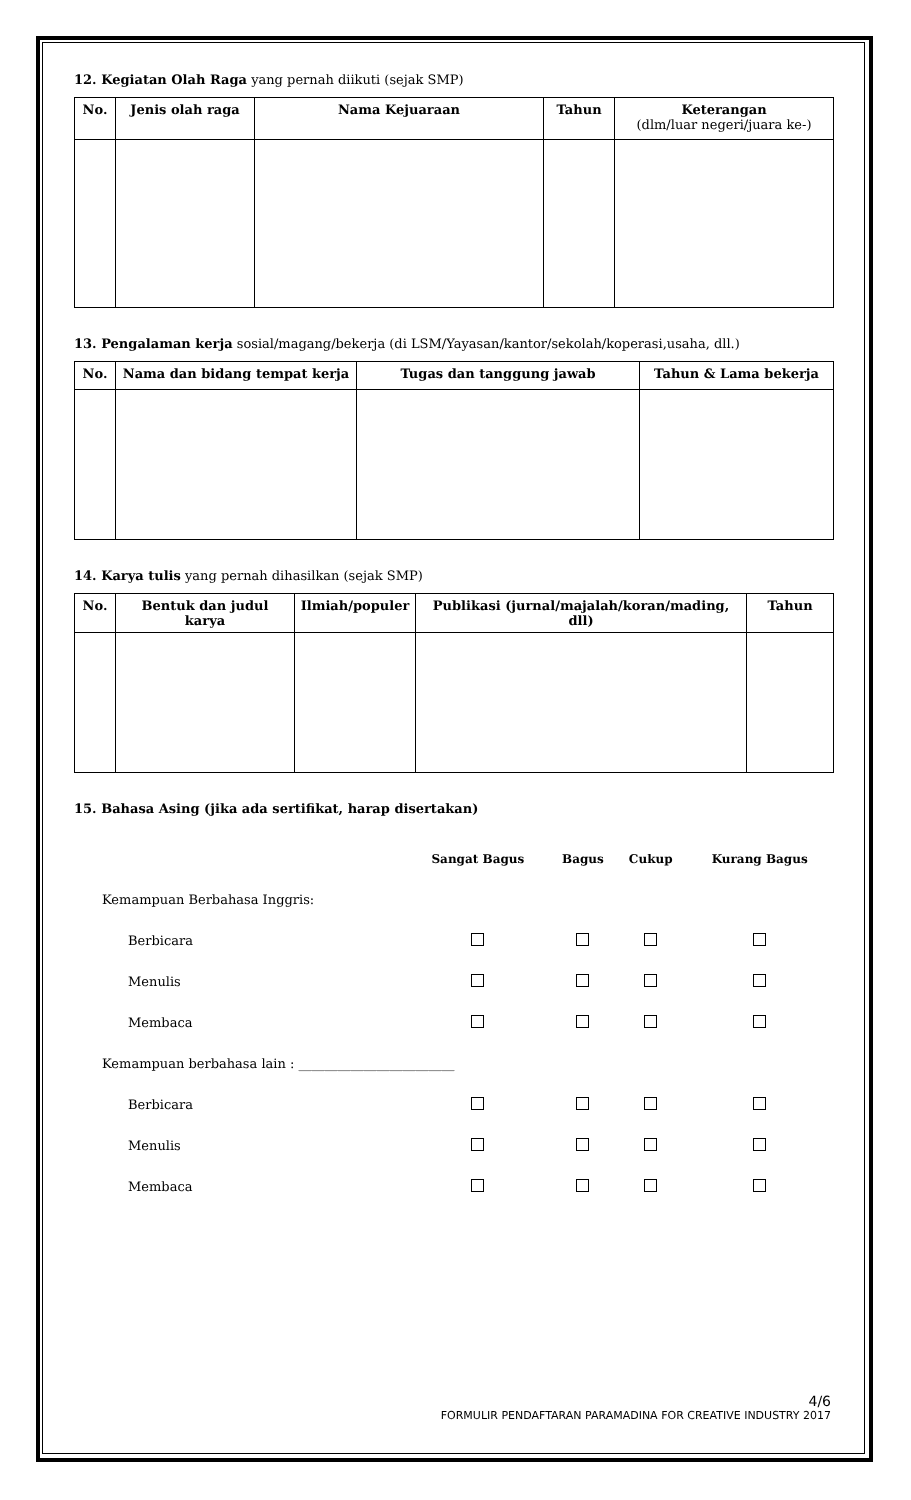12. Kegiatan Olah Raga yang pernah diikuti (sejak SMP)
| No. | Jenis olah raga | Nama Kejuaraan | Tahun | Keterangan (dlm/luar negeri/juara ke-) |
| --- | --- | --- | --- | --- |
13. Pengalaman kerja sosial/magang/bekerja (di LSM/Yayasan/kantor/sekolah/koperasi,usaha, dll.)
| No. | Nama dan bidang tempat kerja | Tugas dan tanggung jawab | Tahun & Lama bekerja |
| --- | --- | --- | --- |
14. Karya tulis yang pernah dihasilkan (sejak SMP)
| No. | Bentuk dan judul karya | Ilmiah/populer | Publikasi (jurnal/majalah/koran/mading, dll) | Tahun |
| --- | --- | --- | --- | --- |
15. Bahasa Asing (jika ada sertifikat, harap disertakan)
| | Sangat Bagus | Bagus | Cukup | Kurang Bagus |
| --- | --- | --- | --- | --- |
| Kemampuan Berbahasa Inggris: | | | | |
| Berbicara | | | | |
| Menulis | | | | |
| Membaca | | | | |
| Kemampuan berbahasa lain : ________________________ | | | | |
| Berbicara | | | | |
| Menulis | | | | |
| Membaca | | | | |
4/6
FORMULIR PENDAFTARAN PARAMADINA FOR CREATIVE INDUSTRY 2017